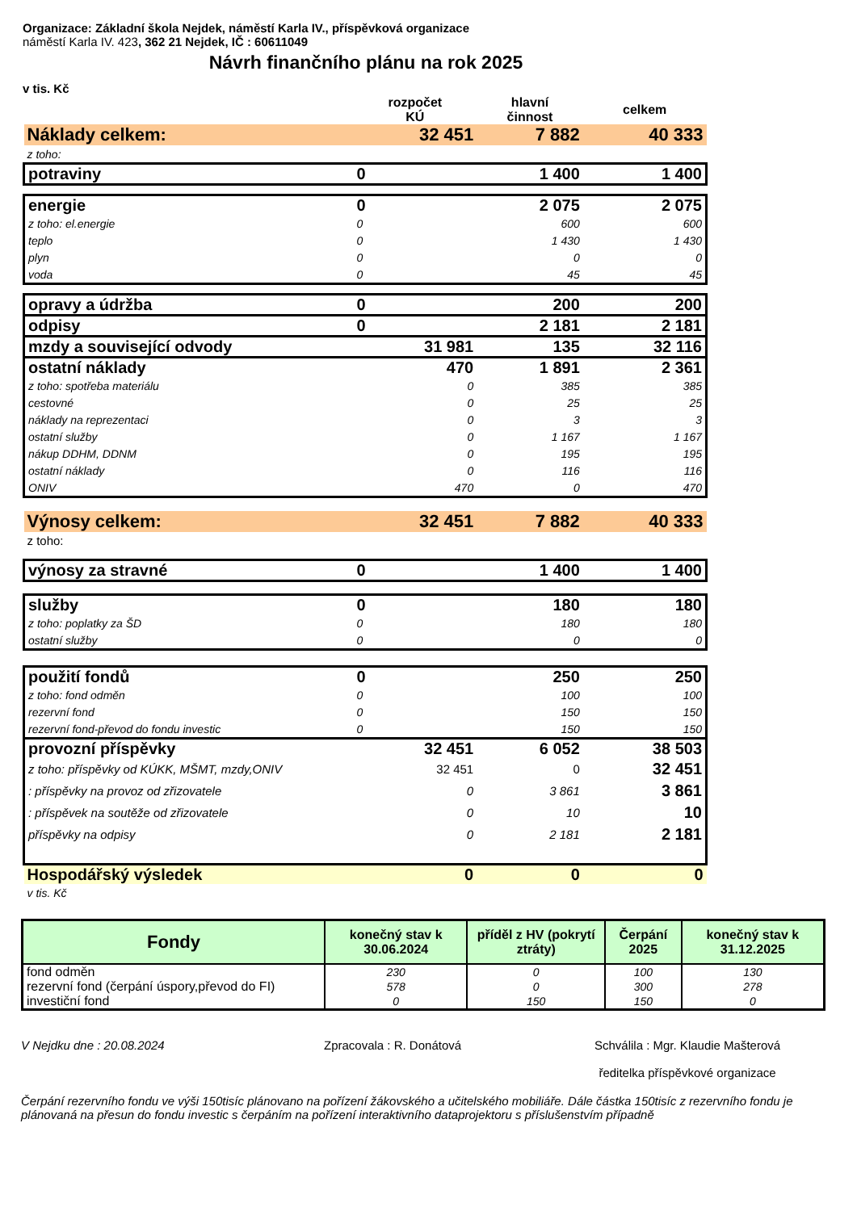Organizace: Základní škola Nejdek, náměstí Karla IV., příspěvková organizace
náměstí Karla IV. 423, 362 21 Nejdek, IČ : 60611049
Návrh finančního plánu na rok 2025
v tis. Kč
| | rozpočet KÚ | hlavní činnost | celkem |
| Náklady celkem: | 32 451 | 7 882 | 40 333 |
| z toho: | | | |
| potraviny | 0 | 1 400 | 1 400 |
| energie | 0 | 2 075 | 2 075 |
| z toho: el.energie | 0 | 600 | 600 |
| teplo | 0 | 1 430 | 1 430 |
| plyn | 0 | 0 | 0 |
| voda | 0 | 45 | 45 |
| opravy a údržba | 0 | 200 | 200 |
| odpisy | 0 | 2 181 | 2 181 |
| mzdy a související odvody | 31 981 | 135 | 32 116 |
| ostatní náklady | 470 | 1 891 | 2 361 |
| z toho: spotřeba materiálu | 0 | 385 | 385 |
| cestovné | 0 | 25 | 25 |
| náklady na reprezentaci | 0 | 3 | 3 |
| ostatní služby | 0 | 1 167 | 1 167 |
| nákup DDHM, DDNM | 0 | 195 | 195 |
| ostatní náklady | 0 | 116 | 116 |
| ONIV | 470 | 0 | 470 |
| Výnosy celkem: | 32 451 | 7 882 | 40 333 |
| z toho: | | | |
| výnosy za stravné | 0 | 1 400 | 1 400 |
| služby | 0 | 180 | 180 |
| z toho: poplatky za ŠD | 0 | 180 | 180 |
| ostatní služby | 0 | 0 | 0 |
| použití fondů | 0 | 250 | 250 |
| z toho: fond odměn | 0 | 100 | 100 |
| rezervní fond | 0 | 150 | 150 |
| rezervní fond-převod do fondu investic | 0 | 150 | 150 |
| provozní příspěvky | 32 451 | 6 052 | 38 503 |
| z toho: příspěvky od KÚKK, MŠMT, mzdy,ONIV | 32 451 | 0 | 32 451 |
| : příspěvky na provoz od zřizovatele | 0 | 3 861 | 3 861 |
| : příspěvek na soutěže od zřizovatele | 0 | 10 | 10 |
| příspěvky na odpisy | 0 | 2 181 | 2 181 |
| Hospodářský výsledek | 0 | 0 | 0 |
| v tis. Kč | | | |
| Fondy | konečný stav k 30.06.2024 | příděl z HV (pokrytí ztráty) | Čerpání 2025 | konečný stav k 31.12.2025 |
| --- | --- | --- | --- | --- |
| fond odměn | 230 | 0 | 100 | 130 |
| rezervní fond (čerpání úspory,převod do FI) | 578 | 0 | 300 | 278 |
| investiční fond | 0 | 150 | 150 | 0 |
V Nejdku dne : 20.08.2024 Zpracovala : R. Donátová Schválila : Mgr. Klaudie Mašterová
ředitelka příspěvkové organizace
Čerpání rezervního fondu ve výši 150tisíc plánovano na pořízení žákovského a učitelského mobiliáře. Dále částka 150tisíc z rezervního fondu je plánovaná na přesun do fondu investic s čerpáním na pořízení interaktivního dataprojektoru s příslušenstvím případně